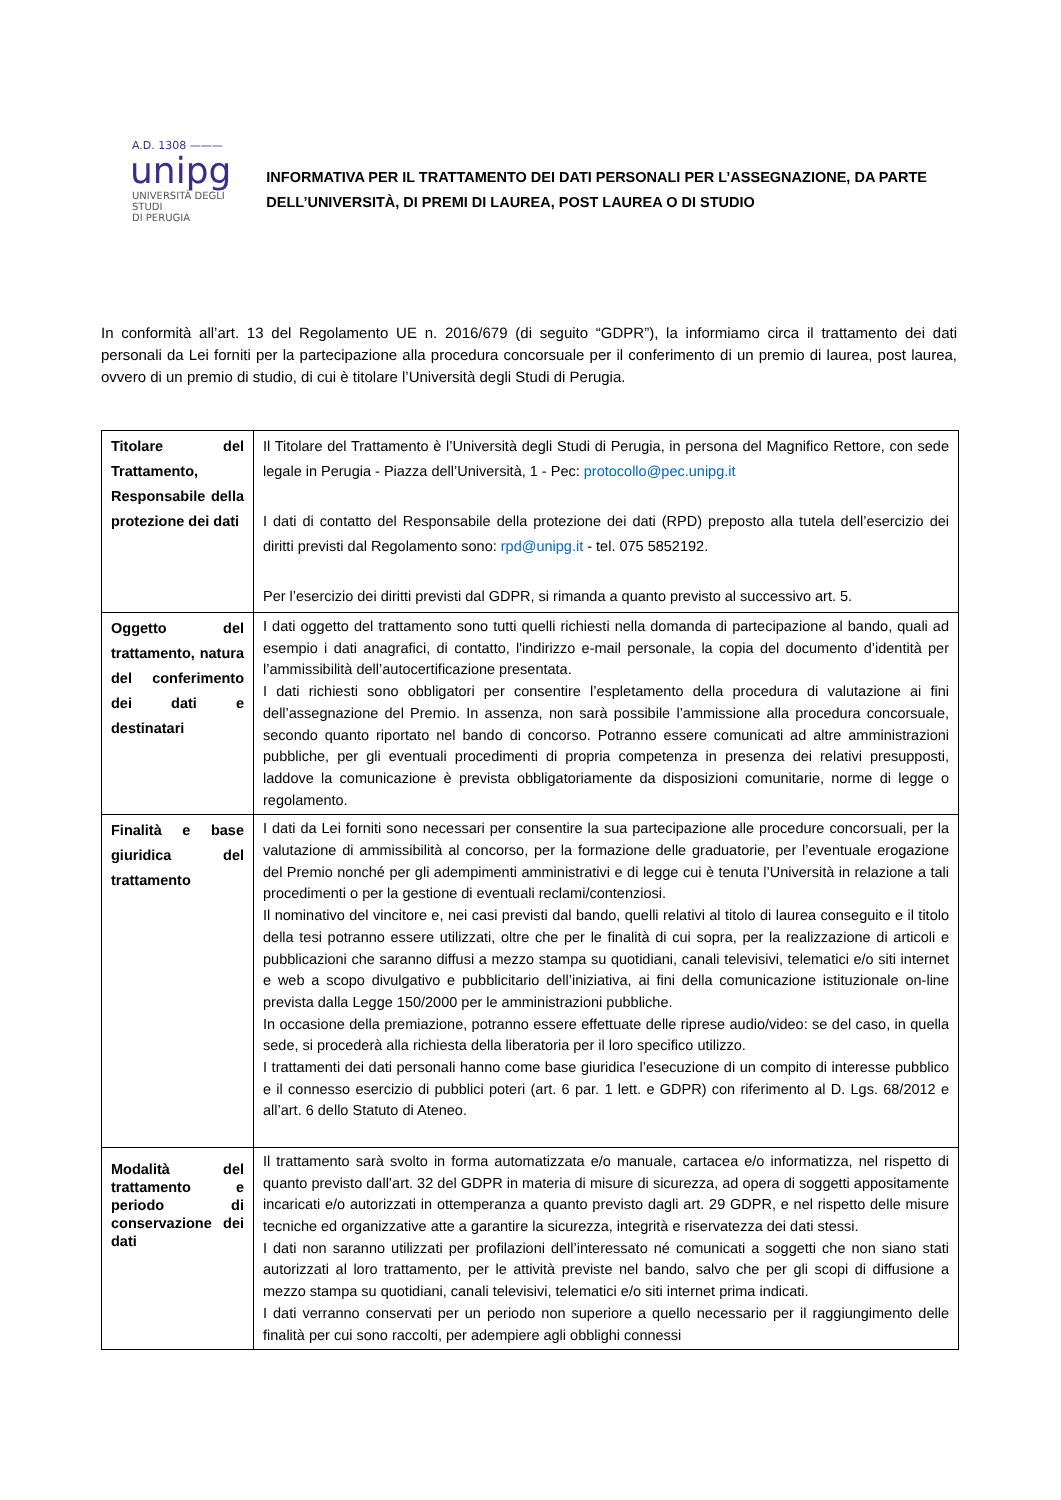A.D. 1308 ———
unipg
UNIVERSITÀ DEGLI STUDI
DI PERUGIA
INFORMATIVA PER IL TRATTAMENTO DEI DATI PERSONALI PER L’ASSEGNAZIONE, DA PARTE DELL’UNIVERSITÀ, DI PREMI DI LAUREA, POST LAUREA O DI STUDIO
In conformità all’art. 13 del Regolamento UE n. 2016/679 (di seguito “GDPR”), la informiamo circa il trattamento dei dati personali da Lei forniti per la partecipazione alla procedura concorsuale per il conferimento di un premio di laurea, post laurea, ovvero di un premio di studio, di cui è titolare l’Università degli Studi di Perugia.
| Titolare del Trattamento, Responsabile della protezione dei dati | Il Titolare del Trattamento è l’Università degli Studi di Perugia, in persona del Magnifico Rettore, con sede legale in Perugia - Piazza dell’Università, 1 - Pec: protocollo@pec.unipg.it I dati di contatto del Responsabile della protezione dei dati (RPD) preposto alla tutela dell’esercizio dei diritti previsti dal Regolamento sono: rpd@unipg.it - tel. 075 5852192. Per l’esercizio dei diritti previsti dal GDPR, si rimanda a quanto previsto al successivo art. 5. |
| Oggetto del trattamento, natura del conferimento dei dati e destinatari | I dati oggetto del trattamento sono tutti quelli richiesti nella domanda di partecipazione al bando, quali ad esempio i dati anagrafici, di contatto, l'indirizzo e-mail personale, la copia del documento d’identità per l’ammissibilità dell’autocertificazione presentata. I dati richiesti sono obbligatori per consentire l’espletamento della procedura di valutazione ai fini dell’assegnazione del Premio. In assenza, non sarà possibile l’ammissione alla procedura concorsuale, secondo quanto riportato nel bando di concorso. Potranno essere comunicati ad altre amministrazioni pubbliche, per gli eventuali procedimenti di propria competenza in presenza dei relativi presupposti, laddove la comunicazione è prevista obbligatoriamente da disposizioni comunitarie, norme di legge o regolamento. |
| Finalità e base giuridica del trattamento | I dati da Lei forniti sono necessari per consentire la sua partecipazione alle procedure concorsuali, per la valutazione di ammissibilità al concorso, per la formazione delle graduatorie, per l’eventuale erogazione del Premio nonché per gli adempimenti amministrativi e di legge cui è tenuta l’Università in relazione a tali procedimenti o per la gestione di eventuali reclami/contenziosi. Il nominativo del vincitore e, nei casi previsti dal bando, quelli relativi al titolo di laurea conseguito e il titolo della tesi potranno essere utilizzati, oltre che per le finalità di cui sopra, per la realizzazione di articoli e pubblicazioni che saranno diffusi a mezzo stampa su quotidiani, canali televisivi, telematici e/o siti internet e web a scopo divulgativo e pubblicitario dell’iniziativa, ai fini della comunicazione istituzionale on-line prevista dalla Legge 150/2000 per le amministrazioni pubbliche. In occasione della premiazione, potranno essere effettuate delle riprese audio/video: se del caso, in quella sede, si procederà alla richiesta della liberatoria per il loro specifico utilizzo. I trattamenti dei dati personali hanno come base giuridica l’esecuzione di un compito di interesse pubblico e il connesso esercizio di pubblici poteri (art. 6 par. 1 lett. e GDPR) con riferimento al D. Lgs. 68/2012 e all’art. 6 dello Statuto di Ateneo. |
| Modalità del trattamento e periodo di conservazione dei dati | Il trattamento sarà svolto in forma automatizzata e/o manuale, cartacea e/o informatizza, nel rispetto di quanto previsto dall’art. 32 del GDPR in materia di misure di sicurezza, ad opera di soggetti appositamente incaricati e/o autorizzati in ottemperanza a quanto previsto dagli art. 29 GDPR, e nel rispetto delle misure tecniche ed organizzative atte a garantire la sicurezza, integrità e riservatezza dei dati stessi. I dati non saranno utilizzati per profilazioni dell’interessato né comunicati a soggetti che non siano stati autorizzati al loro trattamento, per le attività previste nel bando, salvo che per gli scopi di diffusione a mezzo stampa su quotidiani, canali televisivi, telematici e/o siti internet prima indicati. I dati verranno conservati per un periodo non superiore a quello necessario per il raggiungimento delle finalità per cui sono raccolti, per adempiere agli obblighi connessi |